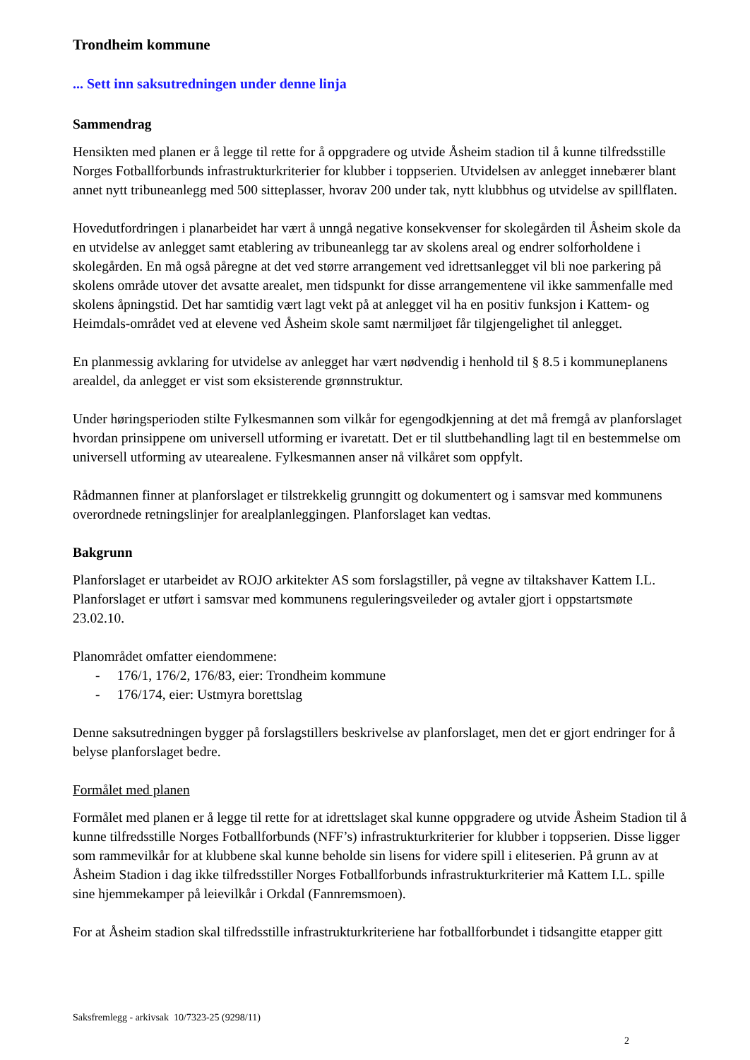Trondheim kommune
... Sett inn saksutredningen under denne linja
Sammendrag
Hensikten med planen er å legge til rette for å oppgradere og utvide Åsheim stadion til å kunne tilfredsstille Norges Fotballforbunds infrastrukturkriterier for klubber i toppserien. Utvidelsen av anlegget innebærer blant annet nytt tribuneanlegg med 500 sitteplasser, hvorav 200 under tak, nytt klubbhus og utvidelse av spillflaten.
Hovedutfordringen i planarbeidet har vært å unngå negative konsekvenser for skolegården til Åsheim skole da en utvidelse av anlegget samt etablering av tribuneanlegg tar av skolens areal og endrer solforholdene i skolegården. En må også påregne at det ved større arrangement ved idrettsanlegget vil bli noe parkering på skolens område utover det avsatte arealet, men tidspunkt for disse arrangementene vil ikke sammenfalle med skolens åpningstid. Det har samtidig vært lagt vekt på at anlegget vil ha en positiv funksjon i Kattem- og Heimdals-området ved at elevene ved Åsheim skole samt nærmiljøet får tilgjengelighet til anlegget.
En planmessig avklaring for utvidelse av anlegget har vært nødvendig i henhold til § 8.5 i kommuneplanens arealdel, da anlegget er vist som eksisterende grønnstruktur.
Under høringsperioden stilte Fylkesmannen som vilkår for egengodkjenning at det må fremgå av planforslaget hvordan prinsippene om universell utforming er ivaretatt. Det er til sluttbehandling lagt til en bestemmelse om universell utforming av utearealene. Fylkesmannen anser nå vilkåret som oppfylt.
Rådmannen finner at planforslaget er tilstrekkelig grunngitt og dokumentert og i samsvar med kommunens overordnede retningslinjer for arealplanleggingen. Planforslaget kan vedtas.
Bakgrunn
Planforslaget er utarbeidet av ROJO arkitekter AS som forslagstiller, på vegne av tiltakshaver Kattem I.L. Planforslaget er utført i samsvar med kommunens reguleringsveileder og avtaler gjort i oppstartsmøte 23.02.10.
Planområdet omfatter eiendommene:
- 176/1, 176/2, 176/83, eier: Trondheim kommune
- 176/174, eier: Ustmyra borettslag
Denne saksutredningen bygger på forslagstillers beskrivelse av planforslaget, men det er gjort endringer for å belyse planforslaget bedre.
Formålet med planen
Formålet med planen er å legge til rette for at idrettslaget skal kunne oppgradere og utvide Åsheim Stadion til å kunne tilfredsstille Norges Fotballforbunds (NFF’s) infrastrukturkriterier for klubber i toppserien. Disse ligger som rammevilkår for at klubbene skal kunne beholde sin lisens for videre spill i eliteserien. På grunn av at Åsheim Stadion i dag ikke tilfredsstiller Norges Fotballforbunds infrastrukturkriterier må Kattem I.L. spille sine hjemmekamper på leievilkår i Orkdal (Fannremsmoen).
For at Åsheim stadion skal tilfredsstille infrastrukturkriteriene har fotballforbundet i tidsangitte etapper gitt
Saksfremlegg - arkivsak 10/7323-25 (9298/11)
2